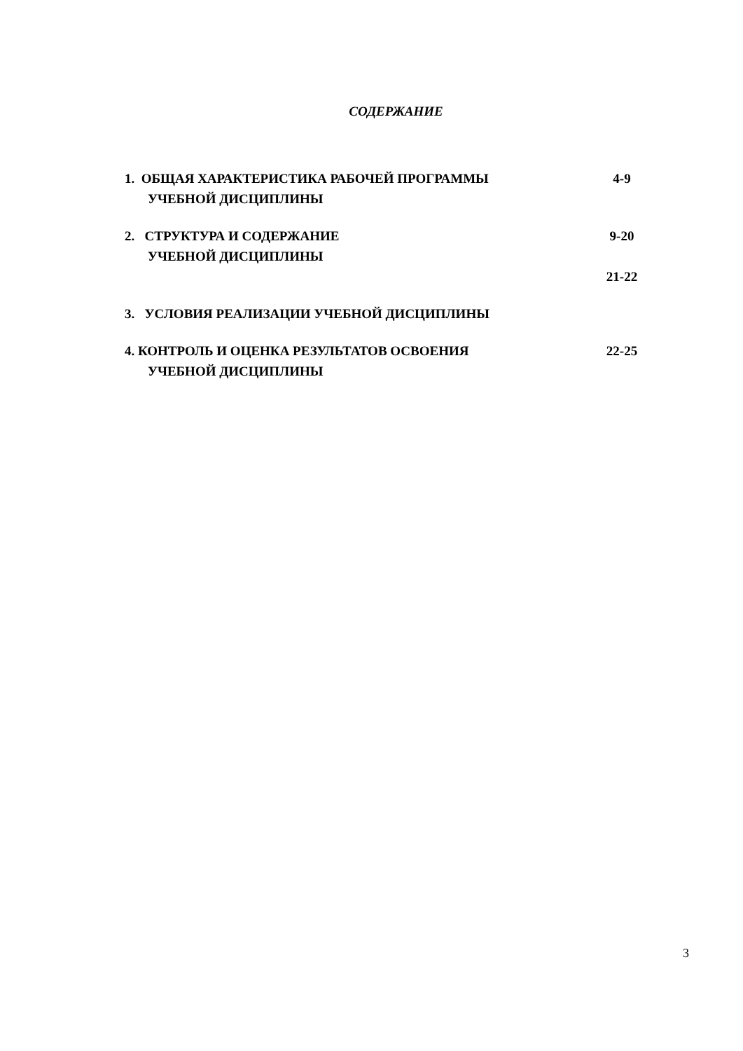СОДЕРЖАНИЕ
1. ОБЩАЯ ХАРАКТЕРИСТИКА РАБОЧЕЙ ПРОГРАММЫ
УЧЕБНОЙ ДИСЦИПЛИНЫ
4-9
2. СТРУКТУРА И СОДЕРЖАНИЕ
УЧЕБНОЙ ДИСЦИПЛИНЫ
9-20
21-22
3. УСЛОВИЯ РЕАЛИЗАЦИИ УЧЕБНОЙ ДИСЦИПЛИНЫ
4. КОНТРОЛЬ И ОЦЕНКА РЕЗУЛЬТАТОВ ОСВОЕНИЯ
УЧЕБНОЙ ДИСЦИПЛИНЫ
22-25
3